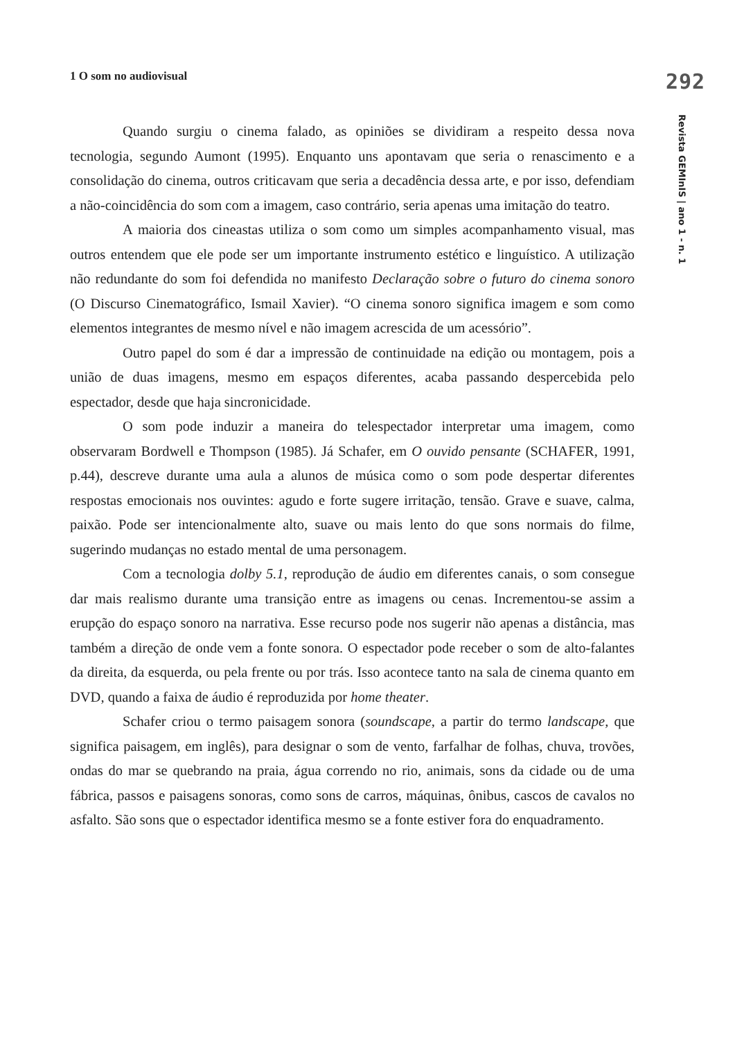1 O som no audiovisual
Quando surgiu o cinema falado, as opiniões se dividiram a respeito dessa nova tecnologia, segundo Aumont (1995). Enquanto uns apontavam que seria o renascimento e a consolidação do cinema, outros criticavam que seria a decadência dessa arte, e por isso, defendiam a não-coincidência do som com a imagem, caso contrário, seria apenas uma imitação do teatro.
A maioria dos cineastas utiliza o som como um simples acompanhamento visual, mas outros entendem que ele pode ser um importante instrumento estético e linguístico. A utilização não redundante do som foi defendida no manifesto Declaração sobre o futuro do cinema sonoro (O Discurso Cinematográfico, Ismail Xavier). “O cinema sonoro significa imagem e som como elementos integrantes de mesmo nível e não imagem acrescida de um acessório”.
Outro papel do som é dar a impressão de continuidade na edição ou montagem, pois a união de duas imagens, mesmo em espaços diferentes, acaba passando despercebida pelo espectador, desde que haja sincronicidade.
O som pode induzir a maneira do telespectador interpretar uma imagem, como observaram Bordwell e Thompson (1985). Já Schafer, em O ouvido pensante (SCHAFER, 1991, p.44), descreve durante uma aula a alunos de música como o som pode despertar diferentes respostas emocionais nos ouvintes: agudo e forte sugere irritação, tensão. Grave e suave, calma, paixão. Pode ser intencionalmente alto, suave ou mais lento do que sons normais do filme, sugerindo mudanças no estado mental de uma personagem.
Com a tecnologia dolby 5.1, reprodução de áudio em diferentes canais, o som consegue dar mais realismo durante uma transição entre as imagens ou cenas. Incrementou-se assim a erupção do espaço sonoro na narrativa. Esse recurso pode nos sugerir não apenas a distância, mas também a direção de onde vem a fonte sonora. O espectador pode receber o som de alto-falantes da direita, da esquerda, ou pela frente ou por trás. Isso acontece tanto na sala de cinema quanto em DVD, quando a faixa de áudio é reproduzida por home theater.
Schafer criou o termo paisagem sonora (soundscape, a partir do termo landscape, que significa paisagem, em inglês), para designar o som de vento, farfalhar de folhas, chuva, trovões, ondas do mar se quebrando na praia, água correndo no rio, animais, sons da cidade ou de uma fábrica, passos e paisagens sonoras, como sons de carros, máquinas, ônibus, cascos de cavalos no asfalto. São sons que o espectador identifica mesmo se a fonte estiver fora do enquadramento.
292
Revista GEMInIS | ano 1 - n. 1